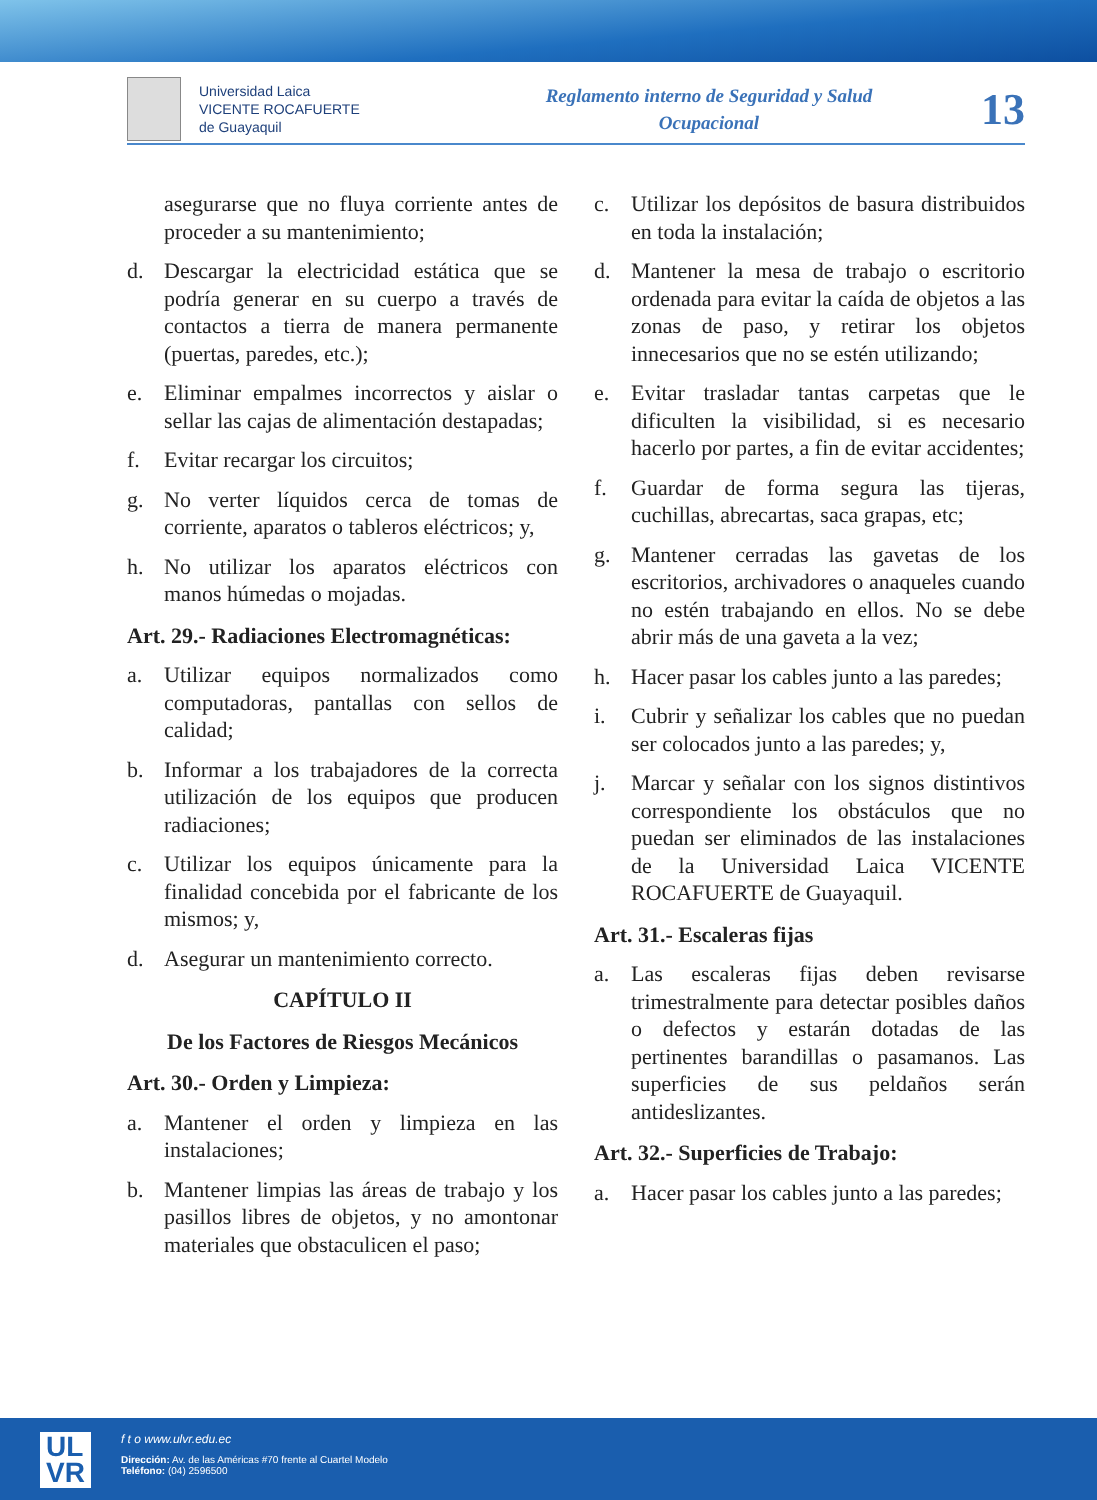Universidad Laica
VICENTE ROCAFUERTE
de Guayaquil
Reglamento interno de Seguridad y Salud Ocupacional
13
asegurarse que no fluya corriente antes de proceder a su mantenimiento;
d. Descargar la electricidad estática que se podría generar en su cuerpo a través de contactos a tierra de manera permanente (puertas, paredes, etc.);
e. Eliminar empalmes incorrectos y aislar o sellar las cajas de alimentación destapadas;
f. Evitar recargar los circuitos;
g. No verter líquidos cerca de tomas de corriente, aparatos o tableros eléctricos; y,
h. No utilizar los aparatos eléctricos con manos húmedas o mojadas.
Art. 29.- Radiaciones Electromagnéticas:
a. Utilizar equipos normalizados como computadoras, pantallas con sellos de calidad;
b. Informar a los trabajadores de la correcta utilización de los equipos que producen radiaciones;
c. Utilizar los equipos únicamente para la finalidad concebida por el fabricante de los mismos; y,
d. Asegurar un mantenimiento correcto.
CAPÍTULO II
De los Factores de Riesgos Mecánicos
Art. 30.- Orden y Limpieza:
a. Mantener el orden y limpieza en las instalaciones;
b. Mantener limpias las áreas de trabajo y los pasillos libres de objetos, y no amontonar materiales que obstaculicen el paso;
c. Utilizar los depósitos de basura distribuidos en toda la instalación;
d. Mantener la mesa de trabajo o escritorio ordenada para evitar la caída de objetos a las zonas de paso, y retirar los objetos innecesarios que no se estén utilizando;
e. Evitar trasladar tantas carpetas que le dificulten la visibilidad, si es necesario hacerlo por partes, a fin de evitar accidentes;
f. Guardar de forma segura las tijeras, cuchillas, abrecartas, saca grapas, etc;
g. Mantener cerradas las gavetas de los escritorios, archivadores o anaqueles cuando no estén trabajando en ellos. No se debe abrir más de una gaveta a la vez;
h. Hacer pasar los cables junto a las paredes;
i. Cubrir y señalizar los cables que no puedan ser colocados junto a las paredes; y,
j. Marcar y señalar con los signos distintivos correspondiente los obstáculos que no puedan ser eliminados de las instalaciones de la Universidad Laica VICENTE ROCAFUERTE de Guayaquil.
Art. 31.- Escaleras fijas
a. Las escaleras fijas deben revisarse trimestralmente para detectar posibles daños o defectos y estarán dotadas de las pertinentes barandillas o pasamanos. Las superficies de sus peldaños serán antideslizantes.
Art. 32.- Superficies de Trabajo:
a. Hacer pasar los cables junto a las paredes;
UL
VR
f t o www.ulvr.edu.ec
Dirección: Av. de las Américas #70 frente al Cuartel Modelo
Teléfono: (04) 2596500